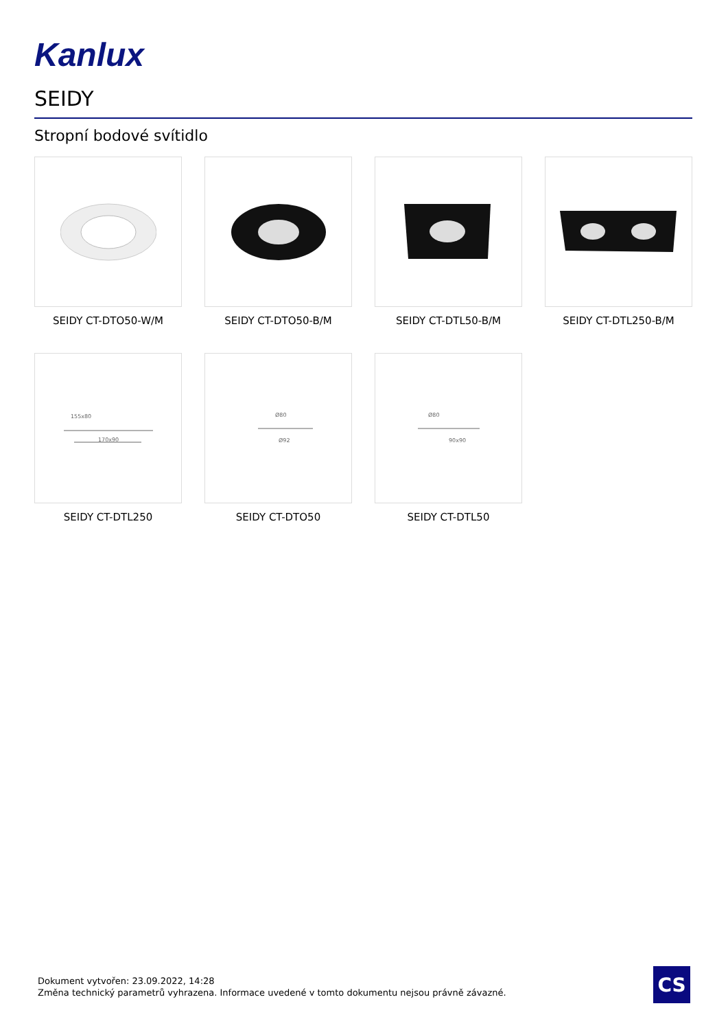Kanlux
SEIDY
Stropní bodové svítidlo
SEIDY CT-DTO50-W/M
SEIDY CT-DTO50-B/M
SEIDY CT-DTL50-B/M
SEIDY CT-DTL250-B/M
155x80
170x90
SEIDY CT-DTL250
Ø80
Ø92
SEIDY CT-DTO50
Ø80
90x90
SEIDY CT-DTL50
Dokument vytvořen: 23.09.2022, 14:28
Změna technický parametrů vyhrazena. Informace uvedené v tomto dokumentu nejsou právně závazné.
CS